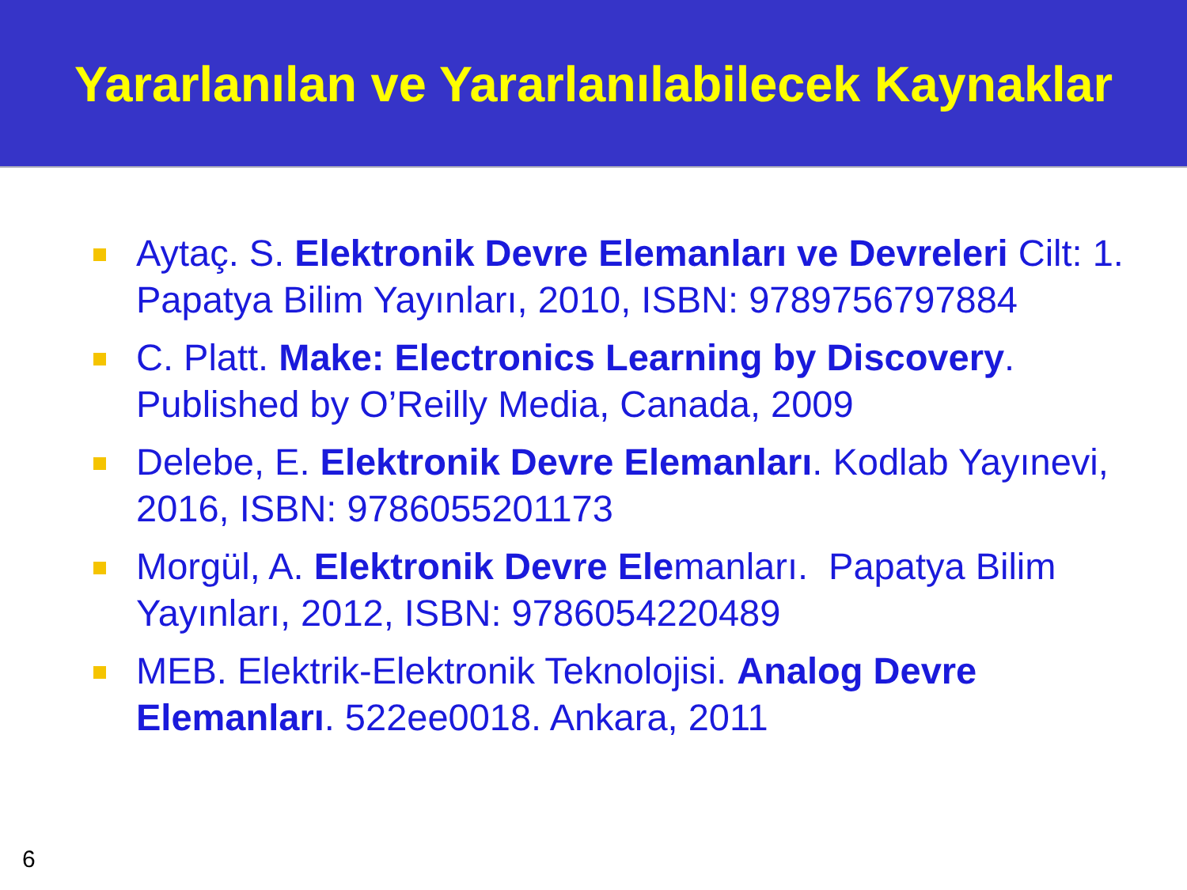Yararlanılan ve Yararlanılabilecek Kaynaklar
Aytaç. S. Elektronik Devre Elemanları ve Devreleri Cilt: 1. Papatya Bilim Yayınları, 2010, ISBN: 9789756797884
C. Platt. Make: Electronics Learning by Discovery. Published by O’Reilly Media, Canada, 2009
Delebe, E. Elektronik Devre Elemanları. Kodlab Yayınevi, 2016, ISBN: 9786055201173
Morgül, A. Elektronik Devre Elemanları. Papatya Bilim Yayınları, 2012, ISBN: 9786054220489
MEB. Elektrik-Elektronik Teknolojisi. Analog Devre Elemanları. 522ee0018. Ankara, 2011
6